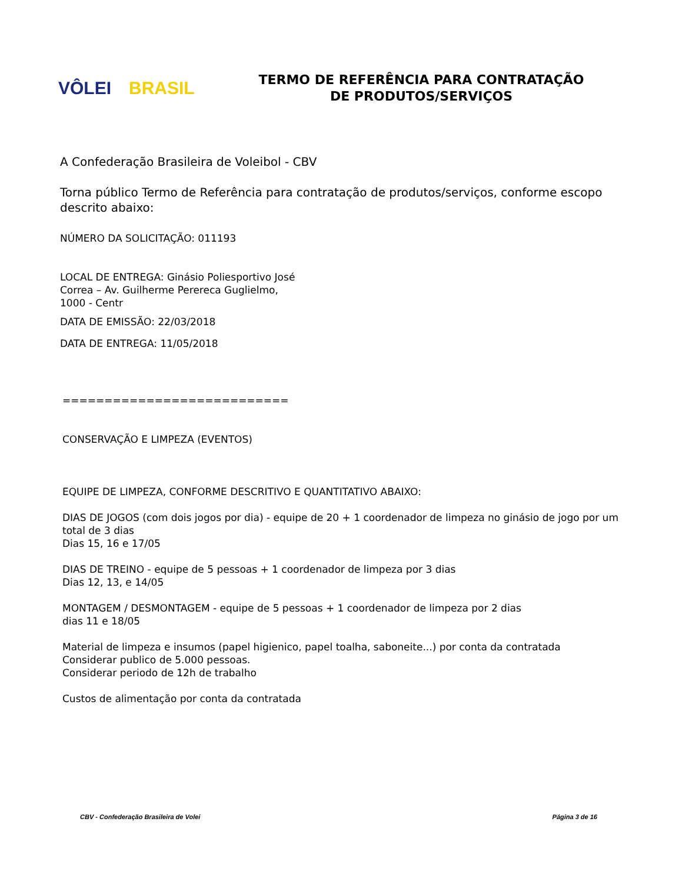VÔLEI BRASIL
TERMO DE REFERÊNCIA PARA CONTRATAÇÃO
DE PRODUTOS/SERVIÇOS
A Confederação Brasileira de Voleibol - CBV
Torna público Termo de Referência para contratação de produtos/serviços, conforme escopo descrito abaixo:
NÚMERO DA SOLICITAÇÃO: 011193
LOCAL DE ENTREGA: Ginásio Poliesportivo José
Correa – Av. Guilherme Perereca Guglielmo,
1000 - Centr
DATA DE EMISSÃO: 22/03/2018
DATA DE ENTREGA: 11/05/2018
===========================
CONSERVAÇÃO E LIMPEZA (EVENTOS)
EQUIPE DE LIMPEZA, CONFORME DESCRITIVO E QUANTITATIVO ABAIXO:
DIAS DE JOGOS (com dois jogos por dia) - equipe de 20 + 1 coordenador de limpeza no ginásio de jogo por um total de 3 dias
Dias 15, 16 e 17/05
DIAS DE TREINO - equipe de 5 pessoas + 1 coordenador de limpeza por 3 dias
Dias 12, 13, e 14/05
MONTAGEM / DESMONTAGEM - equipe de 5 pessoas + 1 coordenador de limpeza por 2 dias
dias 11 e 18/05
Material de limpeza e insumos (papel higienico, papel toalha, saboneite...) por conta da contratada
Considerar publico de 5.000 pessoas.
Considerar periodo de 12h de trabalho
Custos de alimentação por conta da contratada
CBV - Confederação Brasileira de Volei Página 3 de 16